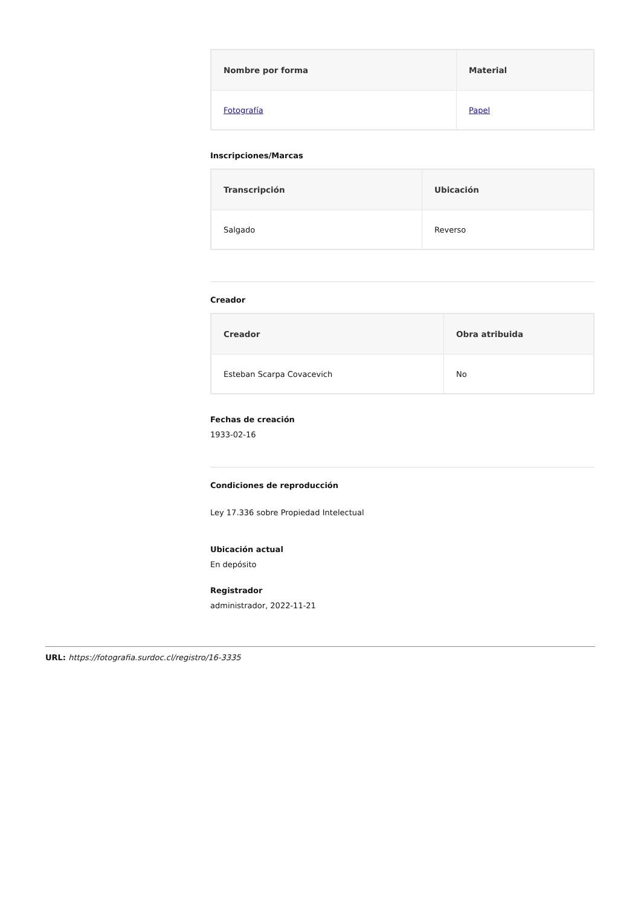| Nombre por forma | Material |
| --- | --- |
| Fotografía | Papel |
Inscripciones/Marcas
| Transcripción | Ubicación |
| --- | --- |
| Salgado | Reverso |
Creador
| Creador | Obra atribuida |
| --- | --- |
| Esteban Scarpa Covacevich | No |
Fechas de creación
1933-02-16
Condiciones de reproducción
Ley 17.336 sobre Propiedad Intelectual
Ubicación actual
En depósito
Registrador
administrador, 2022-11-21
URL: https://fotografia.surdoc.cl/registro/16-3335